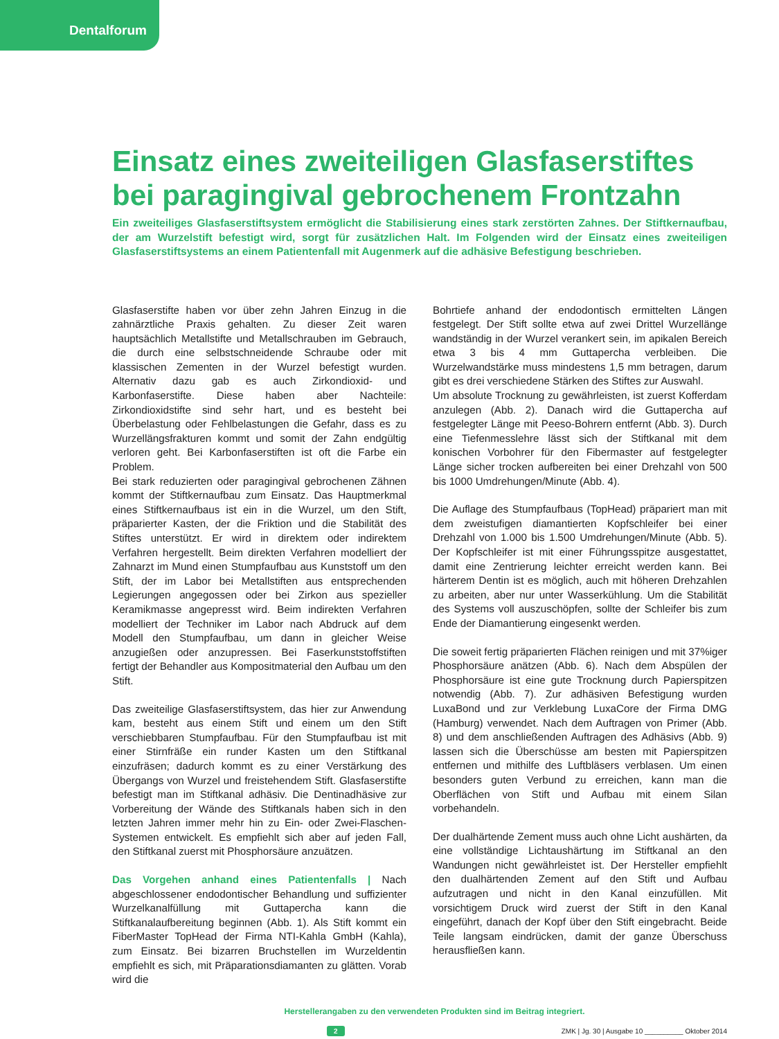Dentalforum
Einsatz eines zweiteiligen Glasfaserstiftes bei paragingival gebrochenem Frontzahn
Ein zweiteiliges Glasfaserstiftsystem ermöglicht die Stabilisierung eines stark zerstörten Zahnes. Der Stiftkernaufbau, der am Wurzelstift befestigt wird, sorgt für zusätzlichen Halt. Im Folgenden wird der Einsatz eines zweiteiligen Glasfaserstiftsystems an einem Patientenfall mit Augenmerk auf die adhäsive Befestigung beschrieben.
Glasfaserstifte haben vor über zehn Jahren Einzug in die zahnärztliche Praxis gehalten. Zu dieser Zeit waren hauptsächlich Metallstifte und Metallschrauben im Gebrauch, die durch eine selbstschneidende Schraube oder mit klassischen Zementen in der Wurzel befestigt wurden. Alternativ dazu gab es auch Zirkondioxid- und Karbonfaserstifte. Diese haben aber Nachteile: Zirkondioxidstifte sind sehr hart, und es besteht bei Überbelastung oder Fehlbelastungen die Gefahr, dass es zu Wurzellängsfrakturen kommt und somit der Zahn endgültig verloren geht. Bei Karbonfaserstiften ist oft die Farbe ein Problem.
Bei stark reduzierten oder paragingival gebrochenen Zähnen kommt der Stiftkernaufbau zum Einsatz. Das Hauptmerkmal eines Stiftkernaufbaus ist ein in die Wurzel, um den Stift, präparierter Kasten, der die Friktion und die Stabilität des Stiftes unterstützt. Er wird in direktem oder indirektem Verfahren hergestellt. Beim direkten Verfahren modelliert der Zahnarzt im Mund einen Stumpfaufbau aus Kunststoff um den Stift, der im Labor bei Metallstiften aus entsprechenden Legierungen angegossen oder bei Zirkon aus spezieller Keramikmasse angepresst wird. Beim indirekten Verfahren modelliert der Techniker im Labor nach Abdruck auf dem Modell den Stumpfaufbau, um dann in gleicher Weise anzugießen oder anzupressen. Bei Faserkunststoffstiften fertigt der Behandler aus Kompositmaterial den Aufbau um den Stift.
Das zweiteilige Glasfaserstiftsystem, das hier zur Anwendung kam, besteht aus einem Stift und einem um den Stift verschiebbaren Stumpfaufbau. Für den Stumpfaufbau ist mit einer Stirnfräße ein runder Kasten um den Stiftkanal einzufräsen; dadurch kommt es zu einer Verstärkung des Übergangs von Wurzel und freistehendem Stift. Glasfaserstifte befestigt man im Stiftkanal adhäsiv. Die Dentinadhäsive zur Vorbereitung der Wände des Stiftkanals haben sich in den letzten Jahren immer mehr hin zu Ein- oder Zwei-Flaschen-Systemen entwickelt. Es empfiehlt sich aber auf jeden Fall, den Stiftkanal zuerst mit Phosphorsäure anzuätzen.
Das Vorgehen anhand eines Patientenfalls | Nach abgeschlossener endodontischer Behandlung und suffizienter Wurzelkanalfüllung mit Guttapercha kann die Stiftkanalaufbereitung beginnen (Abb. 1). Als Stift kommt ein FiberMaster TopHead der Firma NTI-Kahla GmbH (Kahla), zum Einsatz. Bei bizarren Bruchstellen im Wurzeldentin empfiehlt es sich, mit Präparationsdiamanten zu glätten. Vorab wird die
Bohrtiefe anhand der endodontisch ermittelten Längen festgelegt. Der Stift sollte etwa auf zwei Drittel Wurzellänge wandständig in der Wurzel verankert sein, im apikalen Bereich etwa 3 bis 4 mm Guttapercha verbleiben. Die Wurzelwandstärke muss mindestens 1,5 mm betragen, darum gibt es drei verschiedene Stärken des Stiftes zur Auswahl.
Um absolute Trocknung zu gewährleisten, ist zuerst Kofferdam anzulegen (Abb. 2). Danach wird die Guttapercha auf festgelegter Länge mit Peeso-Bohrern entfernt (Abb. 3). Durch eine Tiefenmesslehre lässt sich der Stiftkanal mit dem konischen Vorbohrer für den Fibermaster auf festgelegter Länge sicher trocken aufbereiten bei einer Drehzahl von 500 bis 1000 Umdrehungen/Minute (Abb. 4).
Die Auflage des Stumpfaufbaus (TopHead) präpariert man mit dem zweistufigen diamantierten Kopfschleifer bei einer Drehzahl von 1.000 bis 1.500 Umdrehungen/Minute (Abb. 5). Der Kopfschleifer ist mit einer Führungsspitze ausgestattet, damit eine Zentrierung leichter erreicht werden kann. Bei härterem Dentin ist es möglich, auch mit höheren Drehzahlen zu arbeiten, aber nur unter Wasserkühlung. Um die Stabilität des Systems voll auszuschöpfen, sollte der Schleifer bis zum Ende der Diamantierung eingesenkt werden.
Die soweit fertig präparierten Flächen reinigen und mit 37%iger Phosphorsäure anätzen (Abb. 6). Nach dem Abspülen der Phosphorsäure ist eine gute Trocknung durch Papierspitzen notwendig (Abb. 7). Zur adhäsiven Befestigung wurden LuxaBond und zur Verklebung LuxaCore der Firma DMG (Hamburg) verwendet. Nach dem Auftragen von Primer (Abb. 8) und dem anschließenden Auftragen des Adhäsivs (Abb. 9) lassen sich die Überschüsse am besten mit Papierspitzen entfernen und mithilfe des Luftbläsers verblasen. Um einen besonders guten Verbund zu erreichen, kann man die Oberflächen von Stift und Aufbau mit einem Silan vorbehandeln.
Der dualhärtende Zement muss auch ohne Licht aushärten, da eine vollständige Lichtaushärtung im Stiftkanal an den Wandungen nicht gewährleistet ist. Der Hersteller empfiehlt den dualhärtenden Zement auf den Stift und Aufbau aufzutragen und nicht in den Kanal einzufüllen. Mit vorsichtigem Druck wird zuerst der Stift in den Kanal eingeführt, danach der Kopf über den Stift eingebracht. Beide Teile langsam eindrücken, damit der ganze Überschuss herausfließen kann.
Herstellerangaben zu den verwendeten Produkten sind im Beitrag integriert.
2 ZMK | Jg. 30 | Ausgabe 10 __________ Oktober 2014